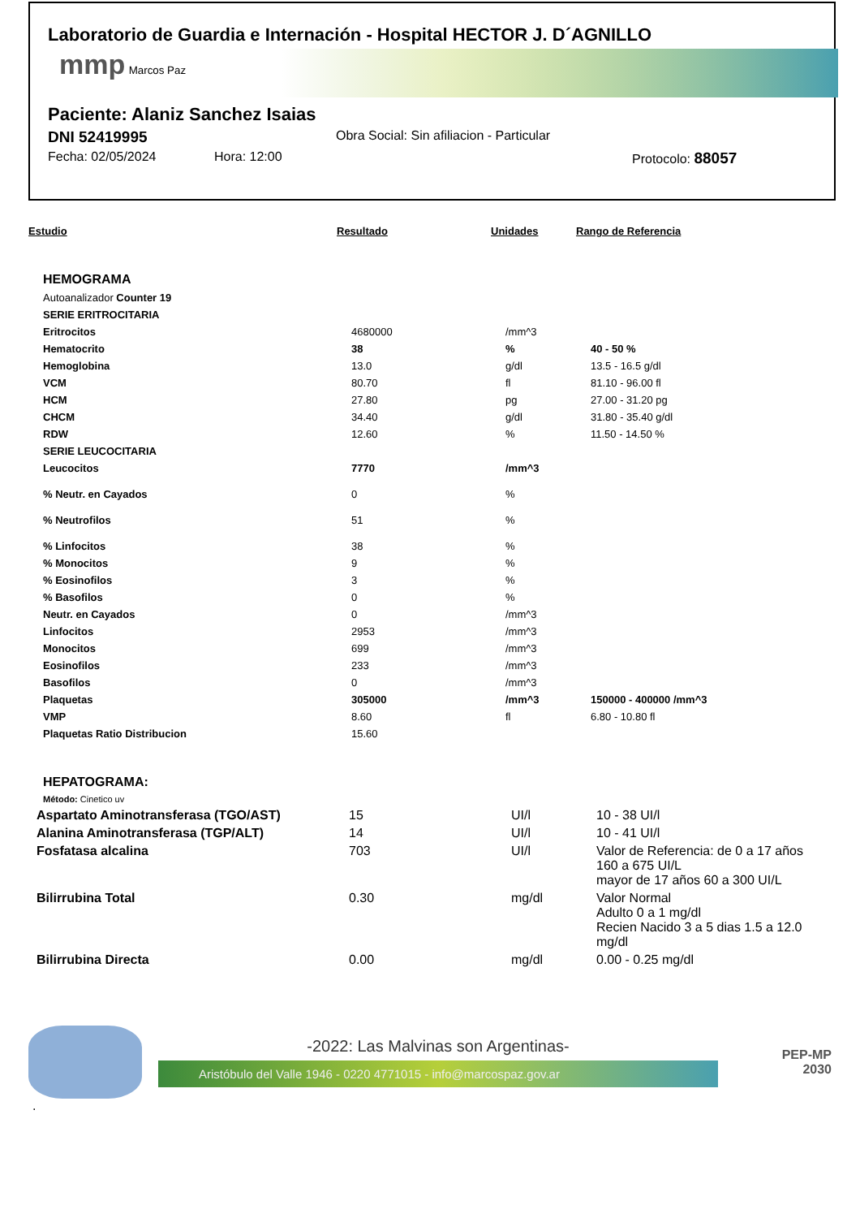Laboratorio de Guardia e Internación - Hospital HECTOR J. D´AGNILLO
mmp Marcos Paz
Paciente: Alaniz Sanchez Isaias
DNI 52419995 Obra Social: Sin afiliacion - Particular
Fecha: 02/05/2024 Hora: 12:00 Protocolo: 88057
| Estudio | Resultado | Unidades | Rango de Referencia |
| --- | --- | --- | --- |
| HEMOGRAMA | | | |
| Autoanalizador Counter 19 | | | |
| SERIE ERITROCITARIA | | | |
| Eritrocitos | 4680000 | /mm^3 | |
| Hematocrito | 38 | % | 40 - 50 % |
| Hemoglobina | 13.0 | g/dl | 13.5 - 16.5 g/dl |
| VCM | 80.70 | fl | 81.10 - 96.00 fl |
| HCM | 27.80 | pg | 27.00 - 31.20 pg |
| CHCM | 34.40 | g/dl | 31.80 - 35.40 g/dl |
| RDW | 12.60 | % | 11.50 - 14.50 % |
| SERIE LEUCOCITARIA | | | |
| Leucocitos | 7770 | /mm^3 | |
| % Neutr. en Cayados | 0 | % | |
| % Neutrofilos | 51 | % | |
| % Linfocitos | 38 | % | |
| % Monocitos | 9 | % | |
| % Eosinofilos | 3 | % | |
| % Basofilos | 0 | % | |
| Neutr. en Cayados | 0 | /mm^3 | |
| Linfocitos | 2953 | /mm^3 | |
| Monocitos | 699 | /mm^3 | |
| Eosinofilos | 233 | /mm^3 | |
| Basofilos | 0 | /mm^3 | |
| Plaquetas | 305000 | /mm^3 | 150000 - 400000 /mm^3 |
| VMP | 8.60 | fl | 6.80 - 10.80 fl |
| Plaquetas Ratio Distribucion | 15.60 | | |
| HEPATOGRAMA: | | | |
| Método: Cinetico uv | | | |
| Aspartato Aminotransferasa (TGO/AST) | 15 | UI/l | 10 - 38 UI/l |
| Alanina Aminotransferasa (TGP/ALT) | 14 | UI/l | 10 - 41 UI/l |
| Fosfatasa alcalina | 703 | UI/l | Valor de Referencia: de 0 a 17 años 160 a 675 UI/L mayor de 17 años 60 a 300 UI/L |
| Bilirrubina Total | 0.30 | mg/dl | Valor Normal Adulto 0 a 1 mg/dl Recien Nacido 3 a 5 dias 1.5 a 12.0 mg/dl |
| Bilirrubina Directa | 0.00 | mg/dl | 0.00 - 0.25 mg/dl |
-2022: Las Malvinas son Argentinas-
Aristóbulo del Valle 1946 - 0220 4771015 - info@marcospaz.gov.ar
PEP-MP
2030
.